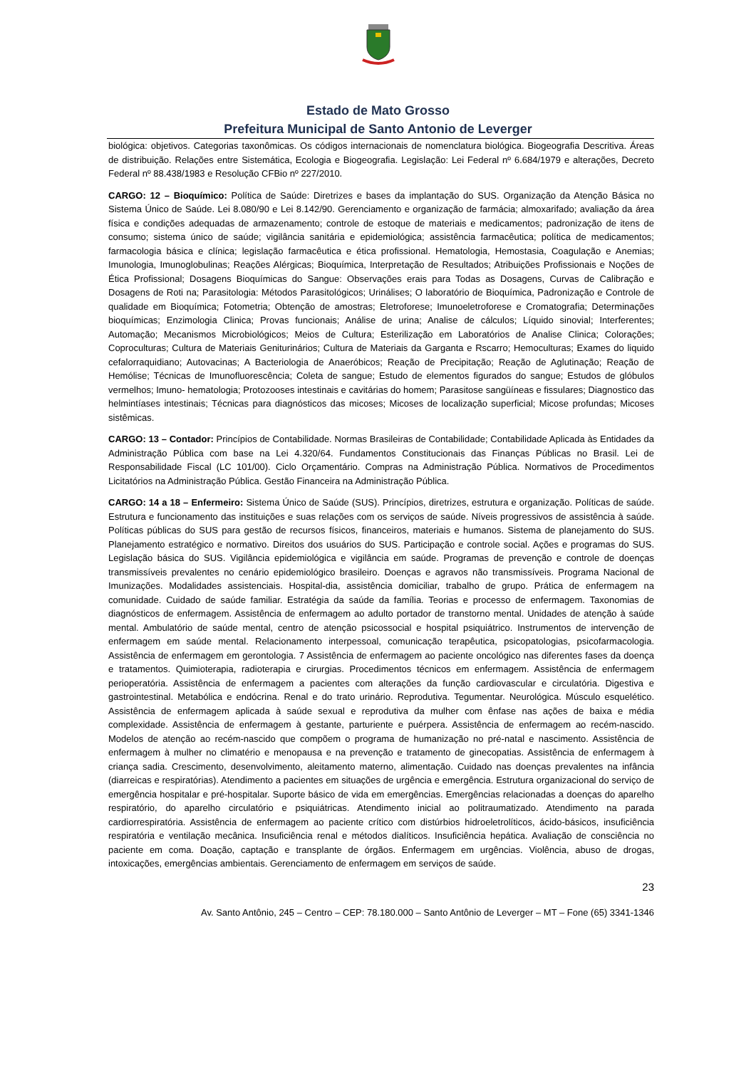Estado de Mato Grosso
Prefeitura Municipal de Santo Antonio de Leverger
biológica: objetivos. Categorias taxonômicas. Os códigos internacionais de nomenclatura biológica. Biogeografia Descritiva. Áreas de distribuição. Relações entre Sistemática, Ecologia e Biogeografia. Legislação: Lei Federal nº 6.684/1979 e alterações, Decreto Federal nº 88.438/1983 e Resolução CFBio nº 227/2010.
CARGO: 12 – Bioquímico: Política de Saúde: Diretrizes e bases da implantação do SUS. Organização da Atenção Básica no Sistema Único de Saúde. Lei 8.080/90 e Lei 8.142/90. Gerenciamento e organização de farmácia; almoxarifado; avaliação da área física e condições adequadas de armazenamento; controle de estoque de materiais e medicamentos; padronização de itens de consumo; sistema único de saúde; vigilância sanitária e epidemiológica; assistência farmacêutica; política de medicamentos; farmacologia básica e clínica; legislação farmacêutica e ética profissional. Hematologia, Hemostasia, Coagulação e Anemias; Imunologia, Imunoglobulinas; Reações Alérgicas; Bioquímica, Interpretação de Resultados; Atribuições Profissionais e Noções de Ética Profissional; Dosagens Bioquímicas do Sangue: Observações erais para Todas as Dosagens, Curvas de Calibração e Dosagens de Roti na; Parasitologia: Métodos Parasitológicos; Urinálises; O laboratório de Bioquímica, Padronização e Controle de qualidade em Bioquímica; Fotometria; Obtenção de amostras; Eletroforese; Imunoeletroforese e Cromatografia; Determinações bioquímicas; Enzimologia Clinica; Provas funcionais; Análise de urina; Analise de cálculos; Líquido sinovial; Interferentes; Automação; Mecanismos Microbiológicos; Meios de Cultura; Esterilização em Laboratórios de Analise Clinica; Colorações; Coproculturas; Cultura de Materiais Geniturinários; Cultura de Materiais da Garganta e Rscarro; Hemoculturas; Exames do liquido cefalorraquidiano; Autovacinas; A Bacteriologia de Anaeróbicos; Reação de Precipitação; Reação de Aglutinação; Reação de Hemólise; Técnicas de Imunofluorescência; Coleta de sangue; Estudo de elementos figurados do sangue; Estudos de glóbulos vermelhos; Imuno- hematologia; Protozooses intestinais e cavitárias do homem; Parasitose sangüíneas e fissulares; Diagnostico das helmintíases intestinais; Técnicas para diagnósticos das micoses; Micoses de localização superficial; Micose profundas; Micoses sistêmicas.
CARGO: 13 – Contador: Princípios de Contabilidade. Normas Brasileiras de Contabilidade; Contabilidade Aplicada às Entidades da Administração Pública com base na Lei 4.320/64. Fundamentos Constitucionais das Finanças Públicas no Brasil. Lei de Responsabilidade Fiscal (LC 101/00). Ciclo Orçamentário. Compras na Administração Pública. Normativos de Procedimentos Licitatórios na Administração Pública. Gestão Financeira na Administração Pública.
CARGO: 14 a 18 – Enfermeiro: Sistema Único de Saúde (SUS). Princípios, diretrizes, estrutura e organização. Políticas de saúde. Estrutura e funcionamento das instituições e suas relações com os serviços de saúde. Níveis progressivos de assistência à saúde. Políticas públicas do SUS para gestão de recursos físicos, financeiros, materiais e humanos. Sistema de planejamento do SUS. Planejamento estratégico e normativo. Direitos dos usuários do SUS. Participação e controle social. Ações e programas do SUS. Legislação básica do SUS. Vigilância epidemiológica e vigilância em saúde. Programas de prevenção e controle de doenças transmissíveis prevalentes no cenário epidemiológico brasileiro. Doenças e agravos não transmissíveis. Programa Nacional de Imunizações. Modalidades assistenciais. Hospital-dia, assistência domiciliar, trabalho de grupo. Prática de enfermagem na comunidade. Cuidado de saúde familiar. Estratégia da saúde da família. Teorias e processo de enfermagem. Taxonomias de diagnósticos de enfermagem. Assistência de enfermagem ao adulto portador de transtorno mental. Unidades de atenção à saúde mental. Ambulatório de saúde mental, centro de atenção psicossocial e hospital psiquiátrico. Instrumentos de intervenção de enfermagem em saúde mental. Relacionamento interpessoal, comunicação terapêutica, psicopatologias, psicofarmacologia. Assistência de enfermagem em gerontologia. 7 Assistência de enfermagem ao paciente oncológico nas diferentes fases da doença e tratamentos. Quimioterapia, radioterapia e cirurgias. Procedimentos técnicos em enfermagem. Assistência de enfermagem perioperatória. Assistência de enfermagem a pacientes com alterações da função cardiovascular e circulatória. Digestiva e gastrointestinal. Metabólica e endócrina. Renal e do trato urinário. Reprodutiva. Tegumentar. Neurológica. Músculo esquelético. Assistência de enfermagem aplicada à saúde sexual e reprodutiva da mulher com ênfase nas ações de baixa e média complexidade. Assistência de enfermagem à gestante, parturiente e puérpera. Assistência de enfermagem ao recém-nascido. Modelos de atenção ao recém-nascido que compõem o programa de humanização no pré-natal e nascimento. Assistência de enfermagem à mulher no climatério e menopausa e na prevenção e tratamento de ginecopatias. Assistência de enfermagem à criança sadia. Crescimento, desenvolvimento, aleitamento materno, alimentação. Cuidado nas doenças prevalentes na infância (diarreicas e respiratórias). Atendimento a pacientes em situações de urgência e emergência. Estrutura organizacional do serviço de emergência hospitalar e pré-hospitalar. Suporte básico de vida em emergências. Emergências relacionadas a doenças do aparelho respiratório, do aparelho circulatório e psiquiátricas. Atendimento inicial ao politraumatizado. Atendimento na parada cardiorrespiratória. Assistência de enfermagem ao paciente crítico com distúrbios hidroeletrolíticos, ácido-básicos, insuficiência respiratória e ventilação mecânica. Insuficiência renal e métodos dialíticos. Insuficiência hepática. Avaliação de consciência no paciente em coma. Doação, captação e transplante de órgãos. Enfermagem em urgências. Violência, abuso de drogas, intoxicações, emergências ambientais. Gerenciamento de enfermagem em serviços de saúde.
23
Av. Santo Antônio, 245 – Centro – CEP: 78.180.000 – Santo Antônio de Leverger – MT – Fone (65) 3341-1346